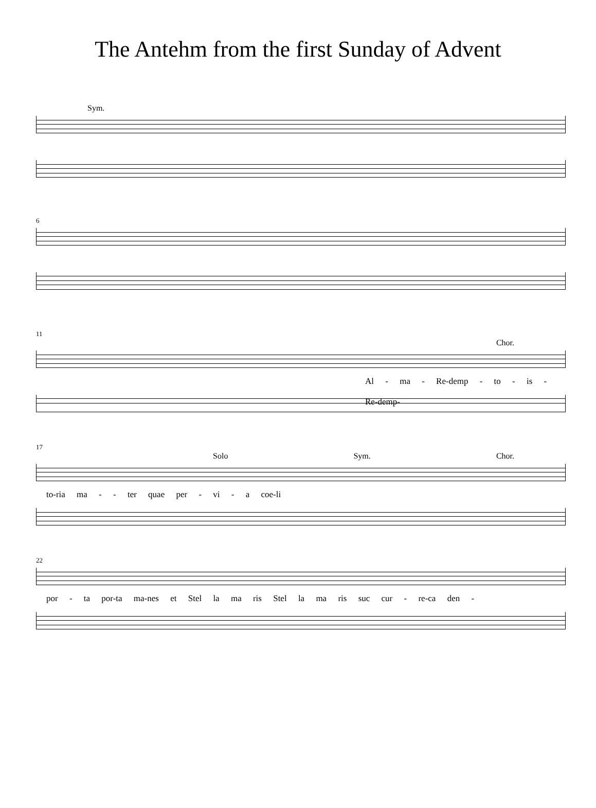The Antehm from the first Sunday of Advent
Sym.
6
11
Chor.
Al - ma - Re-demp - to - is - Re-demp-
17
Solo Sym. Chor.
to-ria ma - - ter quae per - vi - a coe-li
22
por - ta por-ta ma-nes et Stel la ma ris Stel la ma ris suc cur - re-ca den -